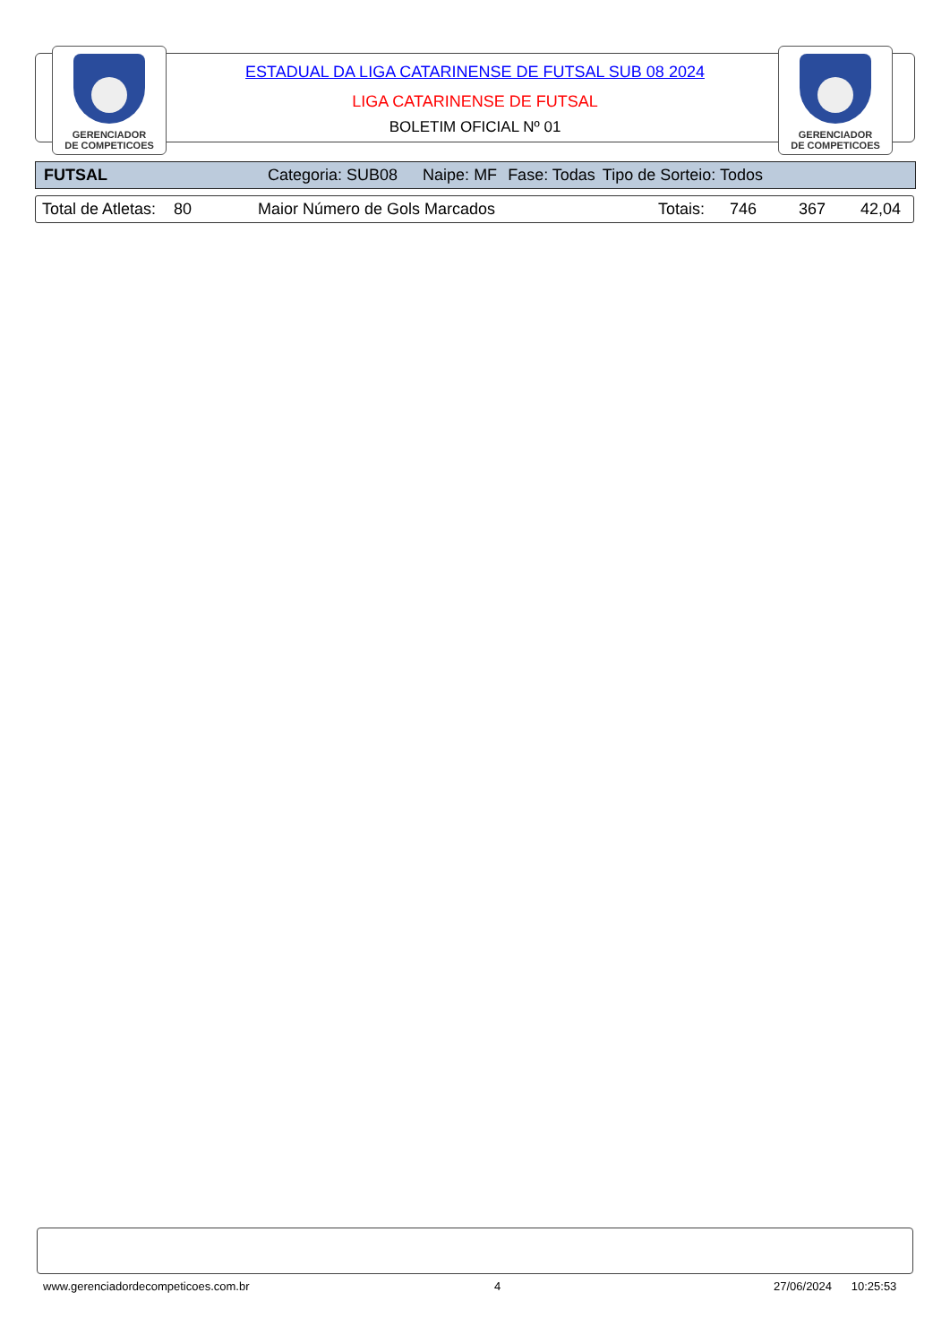GERENCIADOR
DE COMPETICOES
GERENCIADOR
DE COMPETICOES
ESTADUAL DA LIGA CATARINENSE DE FUTSAL SUB 08 2024
LIGA CATARINENSE DE FUTSAL
BOLETIM OFICIAL Nº 01
FUTSAL Categoria: SUB08 Naipe: MF Fase: Todas Tipo de Sorteio: Todos
Total de Atletas: 80 Maior Número de Gols Marcados Totais: 746 367 42,04
www.gerenciadordecompeticoes.com.br
4 27/06/2024 10:25:53